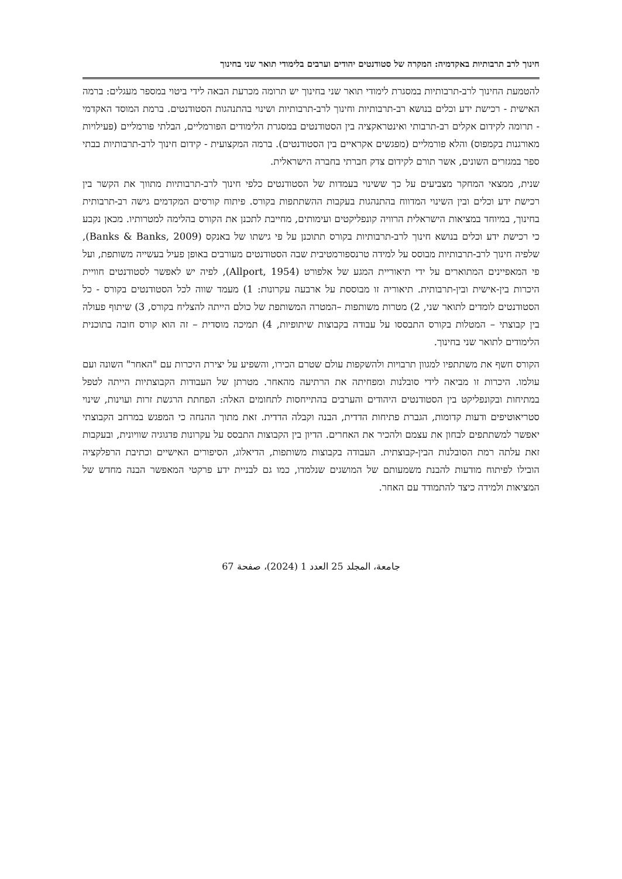חינוך לרב תרבותיות באקדמיה: המקרה של סטודנטים יהודים וערבים בלימודי תואר שני בחינוך
להטמעת החינוך לרב-תרבותיות במסגרת לימודי תואר שני בחינוך יש תרומה מכרעת הבאה לידי ביטוי במספר מעגלים: ברמה האישית - רכישת ידע וכלים בנושא רב-תרבותיות וחינוך לרב-תרבותיות ושינוי בהתנהגות הסטודנטים. ברמת המוסד האקדמי - תרומה לקידום אקלים רב-תרבותי ואינטראקציה בין הסטודנטים במסגרת הלימודים הפורמליים, הבלתי פורמליים (פעילויות מאורגנות בקמפוס) והלא פורמליים (מפגשים אקראיים בין הסטודנטים). ברמה המקצועית - קידום חינוך לרב-תרבותיות בבתי ספר במגזרים השונים, אשר תורם לקידום צדק חברתי בחברה הישראלית.
שנית, ממצאי המחקר מצביעים על כך ששינוי בעמדות של הסטודנטים כלפי חינוך לרב-תרבותיות מתווך את הקשר בין רכישת ידע וכלים ובין השינוי המדווח בהתנהגות בעקבות ההשתתפות בקורס. פיתוח קורסים המקדמים גישה רב-תרבותית בחינוך, במיוחד במציאות הישראלית הרוויה קונפליקטים ועימותים, מחייבת לתכנן את הקורס בהלימה למטרותיו. מכאן נקבע כי רכישת ידע וכלים בנושא חינוך לרב-תרבותיות בקורס תתוכנן על פי גישתו של באנקס (Banks & Banks, 2009), שלפיה חינוך לרב-תרבותיות מבוסס על למידה טרנספורמטיבית שבה הסטודנטים מעורבים באופן פעיל בעשייה משותפת, ועל פי המאפיינים המתוארים על ידי תיאוריית המגע של אלפורט (Allport, 1954), לפיה יש לאפשר לסטודנטים חוויית היכרות בין-אישית ובין-תרבותית. תיאוריה זו מבוססת על ארבעה עקרונות: 1) מעמד שווה לכל הסטודנטים בקורס - כל הסטודנטים לומדים לתואר שני, 2) מטרות משותפות –המטרה המשותפת של כולם הייתה להצליח בקורס, 3) שיתוף פעולה בין קבוצתי – המטלות בקורס התבססו על עבודה בקבוצות שיתופיות, 4) תמיכה מוסדית – זה הוא קורס חובה בתוכנית הלימודים לתואר שני בחינוך.
הקורס חשף את משתתפיו למגוון תרבויות ולהשקפות עולם שטרם הכירו, והשפיע על יצירת היכרות עם "האחר" השונה ועם עולמו. היכרות זו מביאה לידי סובלנות ומפחיתה את הרתיעה מהאחר. מטרתן של העבודות הקבוצתיות הייתה לטפל במתיחות ובקונפליקט בין הסטודנטים היהודים והערבים בהתייחסות לתחומים האלה: הפחתת הרגשת זרות ועוינות, שינוי סטריאוטיפים ודעות קדומות, הגברת פתיחות הדדית, הבנה וקבלה הדדית. זאת מתוך ההנחה כי המפגש במרחב הקבוצתי יאפשר למשתתפים לבחון את עצמם ולהכיר את האחרים. הדיון בין הקבוצות התבסס על עקרונות פדגוגיה שוויונית, ובעקבות זאת עלתה רמת הסובלנות הבין-קבוצתית. העבודה בקבוצות משותפות, הדיאלוג, הסיפורים האישיים וכתיבת הרפלקציה הובילו לפיתוח מודעות להבנת משמעותם של המושגים שנלמדו, כמו גם לבניית ידע פרקטי המאפשר הבנה מחדש של המציאות ולמידה כיצד להתמודד עם האחר.
جامعة، المجلد 25 العدد 1 (2024)، صفحة 67